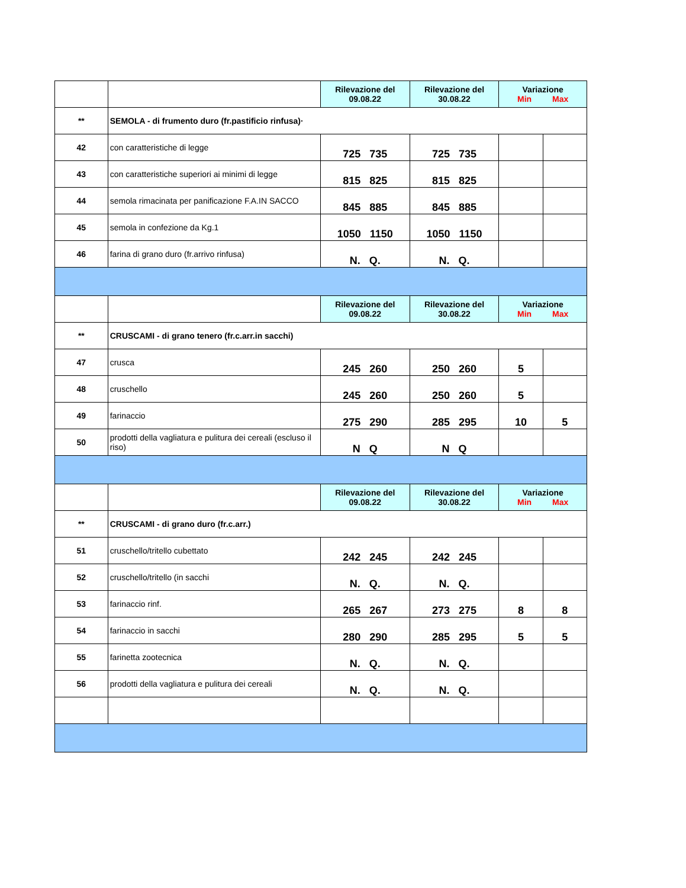| | | Rilevazione del 09.08.22 | Rilevazione del 30.08.22 | Variazione Min Max | |
| ** | SEMOLA - di frumento duro (fr.pastificio rinfusa)· | | | | |
| 42 | con caratteristiche di legge | 725 735 | 725 735 | | |
| 43 | con caratteristiche superiori ai minimi di legge | 815 825 | 815 825 | | |
| 44 | semola rimacinata per panificazione F.A.IN SACCO | 845 885 | 845 885 | | |
| 45 | semola in confezione da Kg.1 | 1050 1150 | 1050 1150 | | |
| 46 | farina di grano duro (fr.arrivo rinfusa) | N. Q. | N. Q. | | |
| | | Rilevazione del 09.08.22 | Rilevazione del 30.08.22 | Variazione Min Max | |
| ** | CRUSCAMI - di grano tenero (fr.c.arr.in sacchi) | | | | |
| 47 | crusca | 245 260 | 250 260 | 5 | |
| 48 | cruschello | 245 260 | 250 260 | 5 | |
| 49 | farinaccio | 275 290 | 285 295 | 10 | 5 |
| 50 | prodotti della vagliatura e pulitura dei cereali (escluso il riso) | N Q | N Q | | |
| | | Rilevazione del 09.08.22 | Rilevazione del 30.08.22 | Variazione Min Max | |
| ** | CRUSCAMI - di grano duro (fr.c.arr.) | | | | |
| 51 | cruschello/tritello cubettato | 242 245 | 242 245 | | |
| 52 | cruschello/tritello (in sacchi | N. Q. | N. Q. | | |
| 53 | farinaccio rinf. | 265 267 | 273 275 | 8 | 8 |
| 54 | farinaccio in sacchi | 280 290 | 285 295 | 5 | 5 |
| 55 | farinetta zootecnica | N. Q. | N. Q. | | |
| 56 | prodotti della vagliatura e pulitura dei cereali | N. Q. | N. Q. | | |